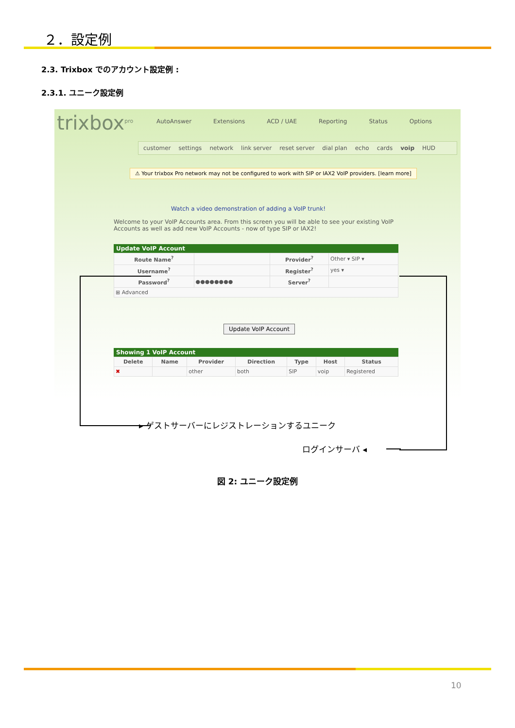２．設定例
2.3. Trixbox でのアカウント設定例 :
2.3.1. ユニーク設定例
trixbox<sup>pro</sup>
AutoAnswer Extensions ACD / UAE Reporting Status Options
customer settings network link server reset server dial plan echo cards voip HUD
⚠ Your trixbox Pro network may not be configured to work with SIP or IAX2 VoIP providers. [learn more]
Watch a video demonstration of adding a VoIP trunk!
Welcome to your VoIP Accounts area. From this screen you will be able to see your existing VoIP Accounts as well as add new VoIP Accounts - now of type SIP or IAX2!
Update VoIP Account
| Route Name<sup>?</sup> | | Provider<sup>?</sup> | Other ▾ SIP ▾ |
| Username<sup>?</sup> | | Register<sup>?</sup> | yes ▾ |
| Password<sup>?</sup> | ●●●●●●●● | Server<sup>?</sup> | |
| ⊞ Advanced | | | |
Update VoIP Account
Showing 1 VoIP Account
| Delete | Name | Provider | Direction | Type | Host | Status |
| --- | --- | --- | --- | --- | --- | --- |
| ✖ | | other | both | SIP | voip | Registered |
▸ ゲストサーバーにレジストレーションするユニーク
ログインサーバ ◂
図 2: ユニーク設定例
10